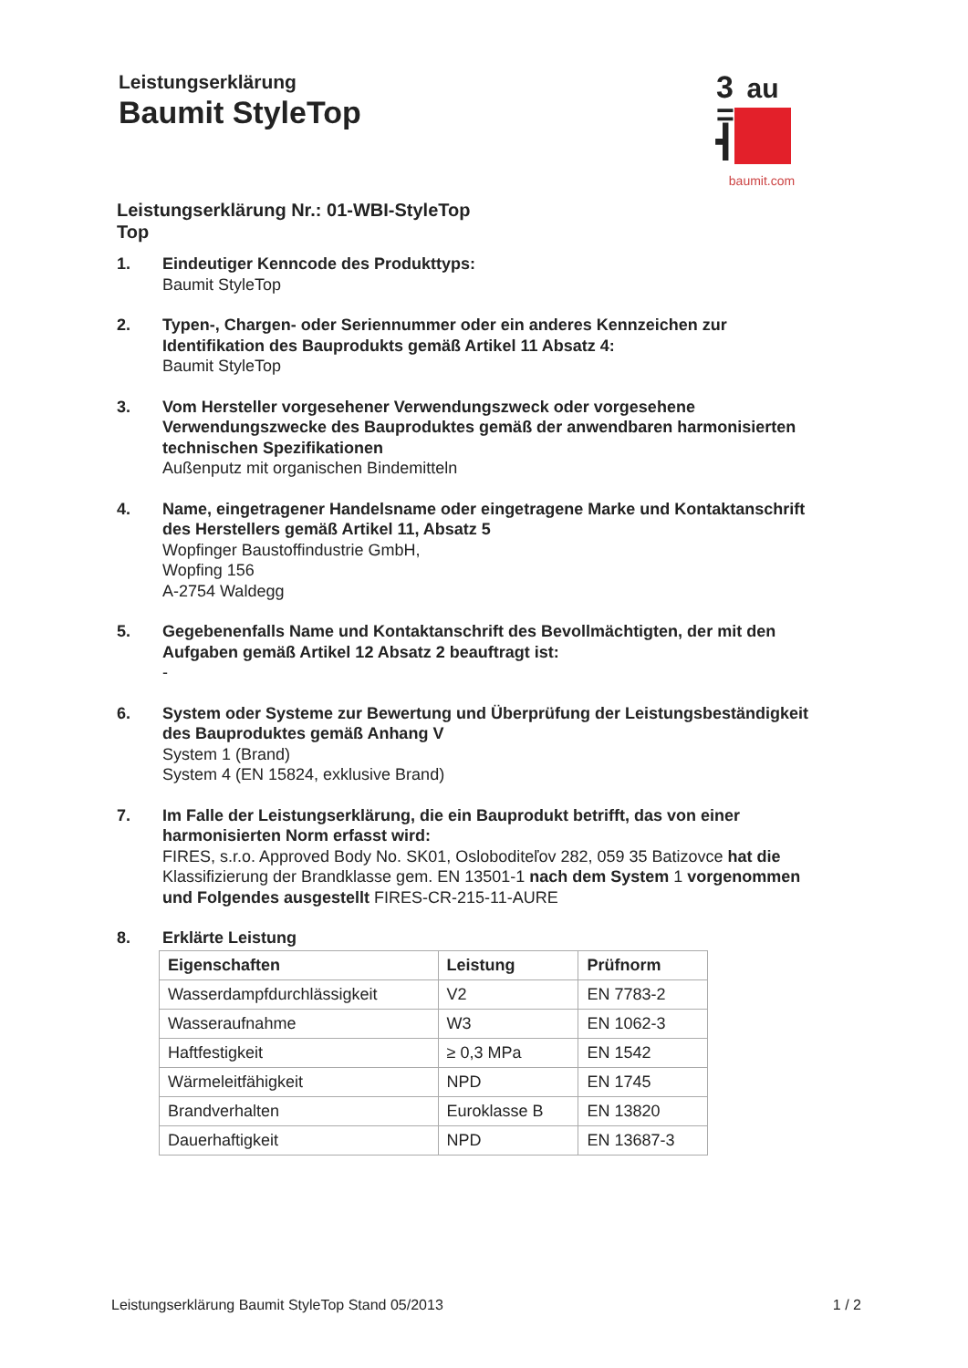Leistungserklärung
Baumit StyleTop
3
=
┫
au
baumit.com
Leistungserklärung Nr.: 01-WBI-StyleTop
Top
1. Eindeutiger Kenncode des Produkttyps:
Baumit StyleTop
2. Typen-, Chargen- oder Seriennummer oder ein anderes Kennzeichen zur Identifikation des Bauprodukts gemäß Artikel 11 Absatz 4:
Baumit StyleTop
3. Vom Hersteller vorgesehener Verwendungszweck oder vorgesehene Verwendungszwecke des Bauproduktes gemäß der anwendbaren harmonisierten technischen Spezifikationen
Außenputz mit organischen Bindemitteln
4. Name, eingetragener Handelsname oder eingetragene Marke und Kontaktanschrift des Herstellers gemäß Artikel 11, Absatz 5
Wopfinger Baustoffindustrie GmbH,
Wopfing 156
A-2754 Waldegg
5. Gegebenenfalls Name und Kontaktanschrift des Bevollmächtigten, der mit den Aufgaben gemäß Artikel 12 Absatz 2 beauftragt ist:
-
6. System oder Systeme zur Bewertung und Überprüfung der Leistungsbeständigkeit des Bauproduktes gemäß Anhang V
System 1 (Brand)
System 4 (EN 15824, exklusive Brand)
7. Im Falle der Leistungserklärung, die ein Bauprodukt betrifft, das von einer harmonisierten Norm erfasst wird:
FIRES, s.r.o. Approved Body No. SK01, Osloboditeľov 282, 059 35 Batizovce hat die Klassifizierung der Brandklasse gem. EN 13501-1 nach dem System 1 vorgenommen und Folgendes ausgestellt FIRES-CR-215-11-AURE
8. Erklärte Leistung
| Eigenschaften | Leistung | Prüfnorm |
| --- | --- | --- |
| Wasserdampfdurchlässigkeit | V2 | EN 7783-2 |
| Wasseraufnahme | W3 | EN 1062-3 |
| Haftfestigkeit | ≥ 0,3 MPa | EN 1542 |
| Wärmeleitfähigkeit | NPD | EN 1745 |
| Brandverhalten | Euroklasse B | EN 13820 |
| Dauerhaftigkeit | NPD | EN 13687-3 |
Leistungserklärung Baumit StyleTop Stand 05/2013 1 / 2